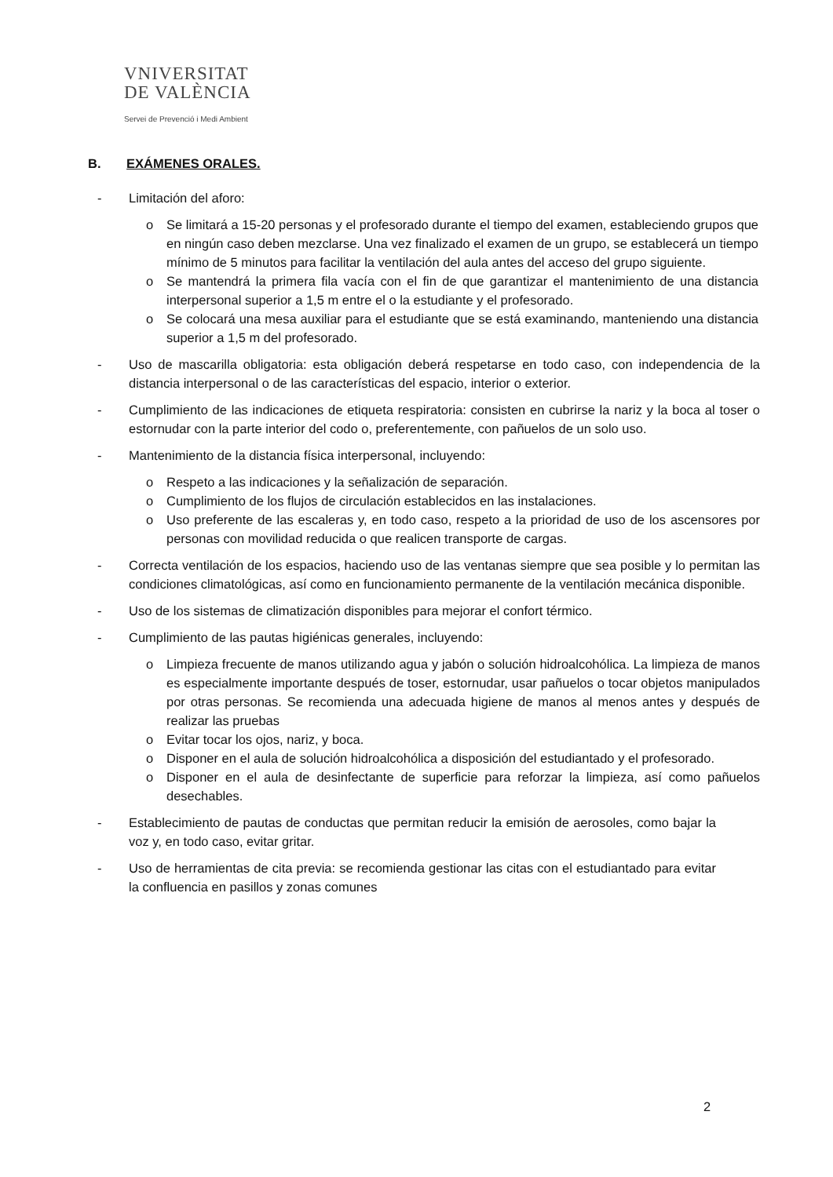VNIVERSITAT
DE VALÈNCIA
Servei de Prevenció i Medi Ambient
B. EXÁMENES ORALES.
- Limitación del aforo:
o Se limitará a 15-20 personas y el profesorado durante el tiempo del examen, estableciendo grupos que en ningún caso deben mezclarse. Una vez finalizado el examen de un grupo, se establecerá un tiempo mínimo de 5 minutos para facilitar la ventilación del aula antes del acceso del grupo siguiente.
o Se mantendrá la primera fila vacía con el fin de que garantizar el mantenimiento de una distancia interpersonal superior a 1,5 m entre el o la estudiante y el profesorado.
o Se colocará una mesa auxiliar para el estudiante que se está examinando, manteniendo una distancia superior a 1,5 m del profesorado.
- Uso de mascarilla obligatoria: esta obligación deberá respetarse en todo caso, con independencia de la distancia interpersonal o de las características del espacio, interior o exterior.
- Cumplimiento de las indicaciones de etiqueta respiratoria: consisten en cubrirse la nariz y la boca al toser o estornudar con la parte interior del codo o, preferentemente, con pañuelos de un solo uso.
- Mantenimiento de la distancia física interpersonal, incluyendo:
o Respeto a las indicaciones y la señalización de separación.
o Cumplimiento de los flujos de circulación establecidos en las instalaciones.
o Uso preferente de las escaleras y, en todo caso, respeto a la prioridad de uso de los ascensores por personas con movilidad reducida o que realicen transporte de cargas.
- Correcta ventilación de los espacios, haciendo uso de las ventanas siempre que sea posible y lo permitan las condiciones climatológicas, así como en funcionamiento permanente de la ventilación mecánica disponible.
- Uso de los sistemas de climatización disponibles para mejorar el confort térmico.
- Cumplimiento de las pautas higiénicas generales, incluyendo:
o Limpieza frecuente de manos utilizando agua y jabón o solución hidroalcohólica. La limpieza de manos es especialmente importante después de toser, estornudar, usar pañuelos o tocar objetos manipulados por otras personas. Se recomienda una adecuada higiene de manos al menos antes y después de realizar las pruebas
o Evitar tocar los ojos, nariz, y boca.
o Disponer en el aula de solución hidroalcohólica a disposición del estudiantado y el profesorado.
o Disponer en el aula de desinfectante de superficie para reforzar la limpieza, así como pañuelos desechables.
- Establecimiento de pautas de conductas que permitan reducir la emisión de aerosoles, como bajar la voz y, en todo caso, evitar gritar.
- Uso de herramientas de cita previa: se recomienda gestionar las citas con el estudiantado para evitar la confluencia en pasillos y zonas comunes
2